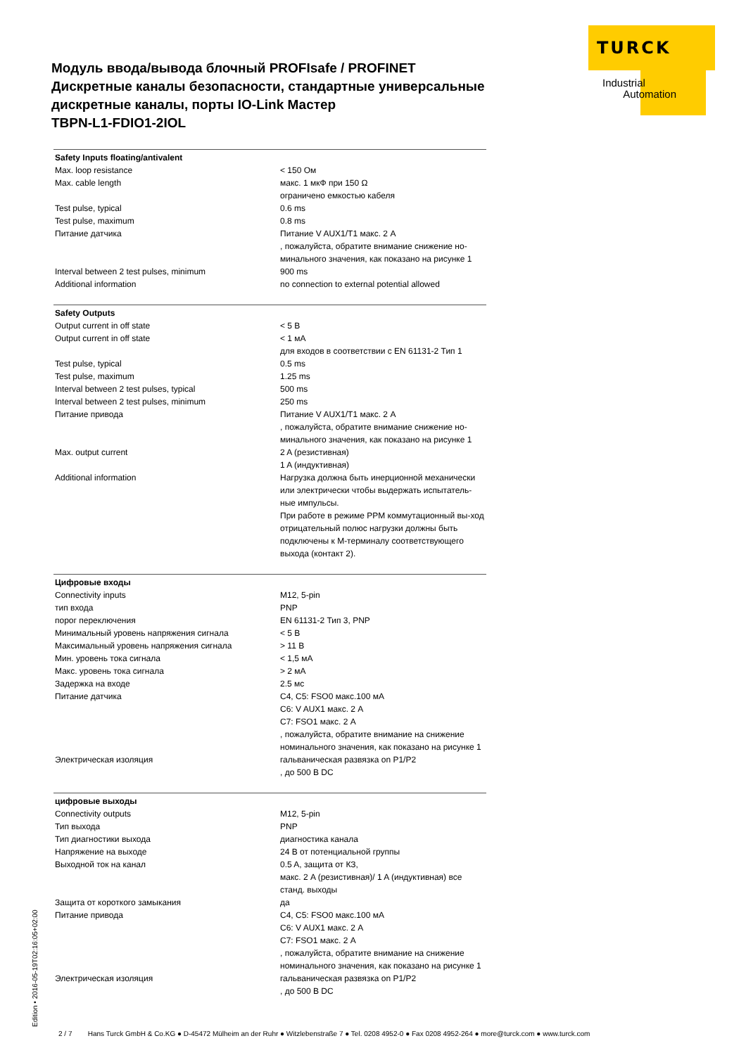TURCK
Industrial
Automation
Модуль ввода/вывода блочный PROFIsafe / PROFINET
Дискретные каналы безопасности, стандартные универсальные дискретные каналы, порты IO-Link Мастер
TBPN-L1-FDIO1-2IOL
| Safety Inputs floating/antivalent | |
| --- | --- |
| Max. loop resistance | < 150 Ом |
| Max. cable length | макс. 1 мкФ при 150 Ω ограничено емкостью кабеля |
| Test pulse, typical | 0.6 ms |
| Test pulse, maximum | 0.8 ms |
| Питание датчика | Питание V AUX1/T1 макс. 2 A , пожалуйста, обратите внимание снижение но-минального значения, как показано на рисунке 1 |
| Interval between 2 test pulses, minimum | 900 ms |
| Additional information | no connection to external potential allowed |
| Safety Outputs | |
| Output current in off state | < 5 В |
| Output current in off state | < 1 мА для входов в соответствии с EN 61131-2 Тип 1 |
| Test pulse, typical | 0.5 ms |
| Test pulse, maximum | 1.25 ms |
| Interval between 2 test pulses, typical | 500 ms |
| Interval between 2 test pulses, minimum | 250 ms |
| Питание привода | Питание V AUX1/T1 макс. 2 A , пожалуйста, обратите внимание снижение но-минального значения, как показано на рисунке 1 |
| Max. output current | 2 A (резистивная) 1 A (индуктивная) |
| Additional information | Нагрузка должна быть инерционной механически или электрически чтобы выдержать испытатель-ные импульсы. При работе в режиме PPM коммутационный вы-ход отрицательный полюс нагрузки должны быть подключены к M-терминалу соответствующего выхода (контакт 2). |
| Цифровые входы | |
| Connectivity inputs | M12, 5-pin |
| тип входа | PNP |
| порог переключения | EN 61131-2 Тип 3, PNP |
| Минимальный уровень напряжения сигнала | < 5 В |
| Максимальный уровень напряжения сигнала | > 11 В |
| Мин. уровень тока сигнала | < 1,5 мА |
| Макс. уровень тока сигнала | > 2 мА |
| Задержка на входе | 2.5 мс |
| Питание датчика | C4, C5: FSO0 макс.100 мА C6: V AUX1 макс. 2 A C7: FSO1 макс. 2 A , пожалуйста, обратите внимание на снижение номинального значения, как показано на рисунке 1 |
| Электрическая изоляция | гальваническая развязка on P1/P2 , до 500 В DC |
| цифровые выходы | |
| Connectivity outputs | M12, 5-pin |
| Тип выхода | PNP |
| Тип диагностики выхода | диагностика канала |
| Напряжение на выходе | 24 В от потенциальной группы |
| Выходной ток на канал | 0.5 A, защита от КЗ, макс. 2 A (резистивная)/ 1 A (индуктивная) все станд. выходы |
| Защита от короткого замыкания | да |
| Питание привода | C4, C5: FSO0 макс.100 мА C6: V AUX1 макс. 2 A C7: FSO1 макс. 2 A , пожалуйста, обратите внимание на снижение номинального значения, как показано на рисунке 1 |
| Электрическая изоляция | гальваническая развязка on P1/P2 , до 500 В DC |
Edition • 2016-05-19T02:16:05+02:00
2 / 7 Hans Turck GmbH & Co.KG ● D-45472 Mülheim an der Ruhr ● Witzlebenstraße 7 ● Tel. 0208 4952-0 ● Fax 0208 4952-264 ● more@turck.com ● www.turck.com